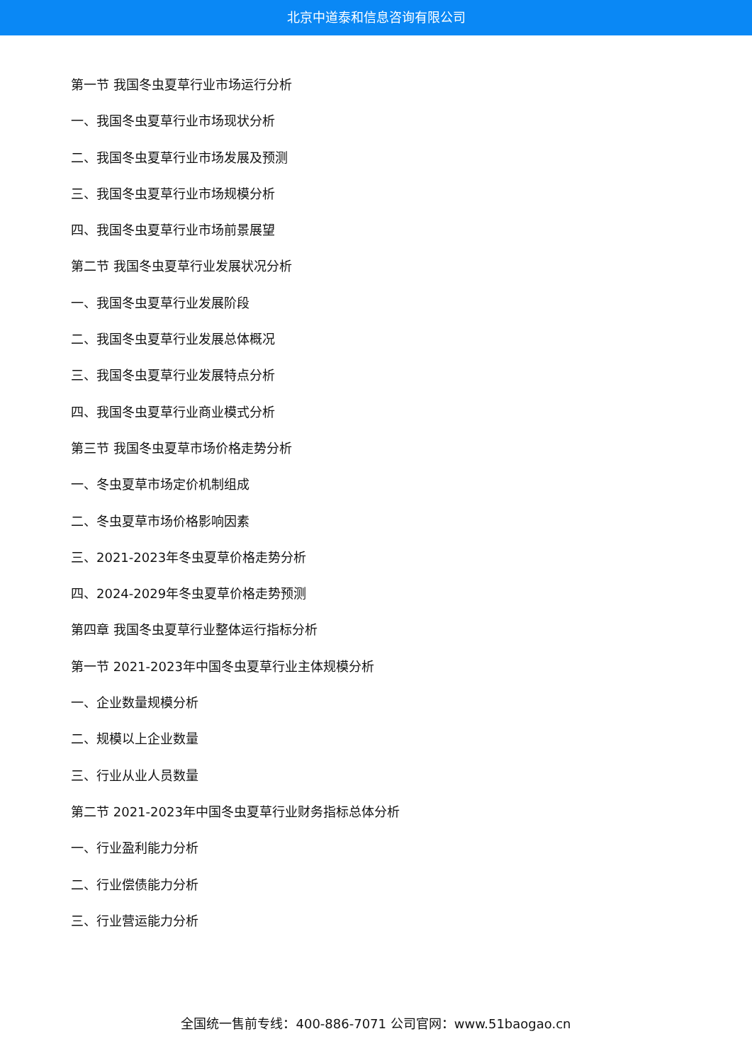北京中道泰和信息咨询有限公司
第一节 我国冬虫夏草行业市场运行分析
一、我国冬虫夏草行业市场现状分析
二、我国冬虫夏草行业市场发展及预测
三、我国冬虫夏草行业市场规模分析
四、我国冬虫夏草行业市场前景展望
第二节 我国冬虫夏草行业发展状况分析
一、我国冬虫夏草行业发展阶段
二、我国冬虫夏草行业发展总体概况
三、我国冬虫夏草行业发展特点分析
四、我国冬虫夏草行业商业模式分析
第三节 我国冬虫夏草市场价格走势分析
一、冬虫夏草市场定价机制组成
二、冬虫夏草市场价格影响因素
三、2021-2023年冬虫夏草价格走势分析
四、2024-2029年冬虫夏草价格走势预测
第四章 我国冬虫夏草行业整体运行指标分析
第一节 2021-2023年中国冬虫夏草行业主体规模分析
一、企业数量规模分析
二、规模以上企业数量
三、行业从业人员数量
第二节 2021-2023年中国冬虫夏草行业财务指标总体分析
一、行业盈利能力分析
二、行业偿债能力分析
三、行业营运能力分析
全国统一售前专线：400-886-7071 公司官网：www.51baogao.cn